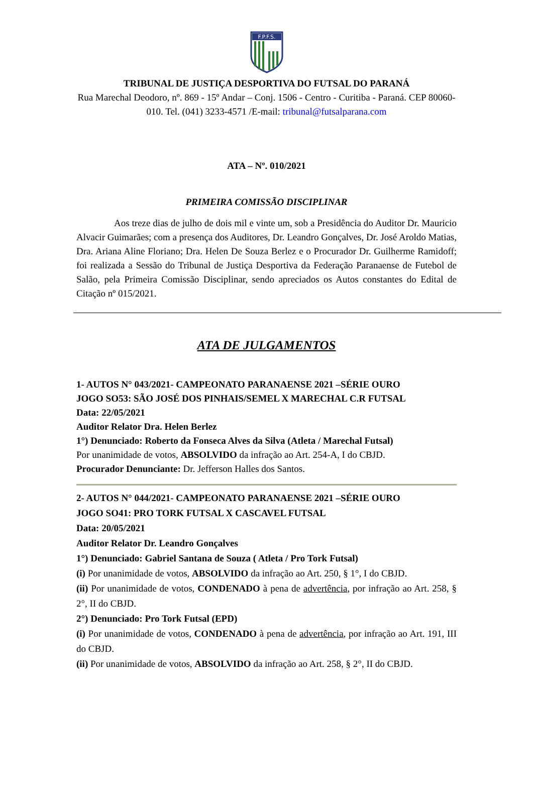F.P.F.S.
TRIBUNAL DE JUSTIÇA DESPORTIVA DO FUTSAL DO PARANÁ
Rua Marechal Deodoro, nº. 869 - 15º Andar – Conj. 1506 - Centro - Curitiba - Paraná. CEP 80060-010. Tel. (041) 3233-4571 /E-mail: tribunal@futsalparana.com
ATA – Nº. 010/2021
PRIMEIRA COMISSÃO DISCIPLINAR
Aos treze dias de julho de dois mil e vinte um, sob a Presidência do Auditor Dr. Mauricio Alvacir Guimarães; com a presença dos Auditores, Dr. Leandro Gonçalves, Dr. José Aroldo Matias, Dra. Ariana Aline Floriano; Dra. Helen De Souza Berlez e o Procurador Dr. Guilherme Ramidoff; foi realizada a Sessão do Tribunal de Justiça Desportiva da Federação Paranaense de Futebol de Salão, pela Primeira Comissão Disciplinar, sendo apreciados os Autos constantes do Edital de Citação nº 015/2021.
ATA DE JULGAMENTOS
1- AUTOS N° 043/2021- CAMPEONATO PARANAENSE 2021 –SÉRIE OURO
JOGO SO53: SÃO JOSÉ DOS PINHAIS/SEMEL X MARECHAL C.R FUTSAL
Data: 22/05/2021
Auditor Relator Dra. Helen Berlez
1°) Denunciado: Roberto da Fonseca Alves da Silva (Atleta / Marechal Futsal)
Por unanimidade de votos, ABSOLVIDO da infração ao Art. 254-A, I do CBJD.
Procurador Denunciante: Dr. Jefferson Halles dos Santos.
2- AUTOS N° 044/2021- CAMPEONATO PARANAENSE 2021 –SÉRIE OURO
JOGO SO41: PRO TORK FUTSAL X CASCAVEL FUTSAL
Data: 20/05/2021
Auditor Relator Dr. Leandro Gonçalves
1°) Denunciado: Gabriel Santana de Souza ( Atleta / Pro Tork Futsal)
(i) Por unanimidade de votos, ABSOLVIDO da infração ao Art. 250, § 1°, I do CBJD.
(ii) Por unanimidade de votos, CONDENADO à pena de advertência, por infração ao Art. 258, § 2°, II do CBJD.
2°) Denunciado: Pro Tork Futsal (EPD)
(i) Por unanimidade de votos, CONDENADO à pena de advertência, por infração ao Art. 191, III do CBJD.
(ii) Por unanimidade de votos, ABSOLVIDO da infração ao Art. 258, § 2°, II do CBJD.